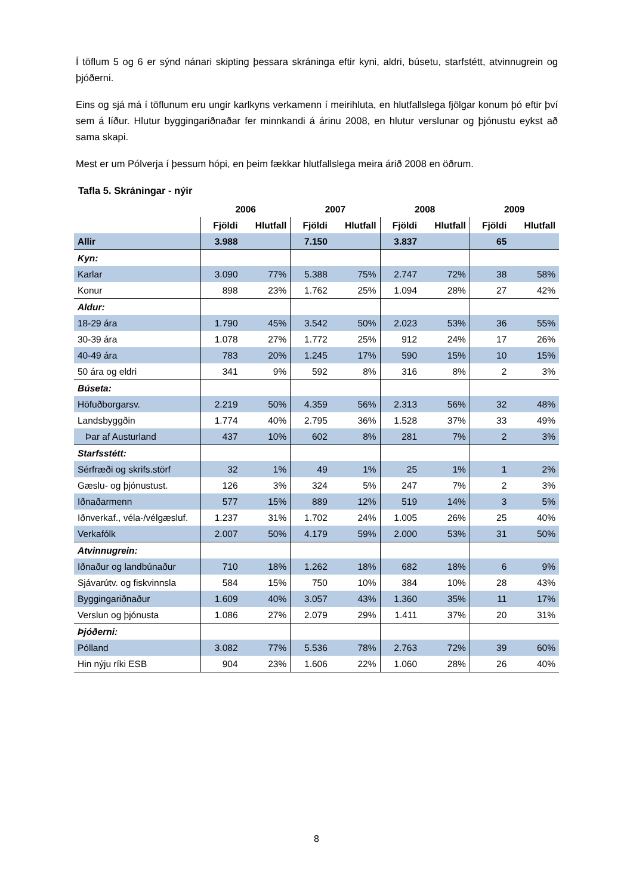Í töflum 5 og 6 er sýnd nánari skipting þessara skráninga eftir kyni, aldri, búsetu, starfstétt, atvinnugrein og þjóðerni.
Eins og sjá má í töflunum eru ungir karlkyns verkamenn í meirihluta, en hlutfallslega fjölgar konum þó eftir því sem á líður. Hlutur byggingariðnaðar fer minnkandi á árinu 2008, en hlutur verslunar og þjónustu eykst að sama skapi.
Mest er um Pólverja í þessum hópi, en þeim fækkar hlutfallslega meira árið 2008 en öðrum.
Tafla 5. Skráningar - nýir
| | 2006 | | 2007 | | 2008 | | 2009 | |
| --- | --- | --- | --- | --- | --- | --- | --- | --- |
| | Fjöldi | Hlutfall | Fjöldi | Hlutfall | Fjöldi | Hlutfall | Fjöldi | Hlutfall |
| Allir | 3.988 | | 7.150 | | 3.837 | | 65 | |
| Kyn: | | | | | | | | |
| Karlar | 3.090 | 77% | 5.388 | 75% | 2.747 | 72% | 38 | 58% |
| Konur | 898 | 23% | 1.762 | 25% | 1.094 | 28% | 27 | 42% |
| Aldur: | | | | | | | | |
| 18-29 ára | 1.790 | 45% | 3.542 | 50% | 2.023 | 53% | 36 | 55% |
| 30-39 ára | 1.078 | 27% | 1.772 | 25% | 912 | 24% | 17 | 26% |
| 40-49 ára | 783 | 20% | 1.245 | 17% | 590 | 15% | 10 | 15% |
| 50 ára og eldri | 341 | 9% | 592 | 8% | 316 | 8% | 2 | 3% |
| Búseta: | | | | | | | | |
| Höfuðborgarsv. | 2.219 | 50% | 4.359 | 56% | 2.313 | 56% | 32 | 48% |
| Landsbyggðin | 1.774 | 40% | 2.795 | 36% | 1.528 | 37% | 33 | 49% |
| Þar af Austurland | 437 | 10% | 602 | 8% | 281 | 7% | 2 | 3% |
| Starfsstétt: | | | | | | | | |
| Sérfræði og skrifs.störf | 32 | 1% | 49 | 1% | 25 | 1% | 1 | 2% |
| Gæslu- og þjónustust. | 126 | 3% | 324 | 5% | 247 | 7% | 2 | 3% |
| Iðnaðarmenn | 577 | 15% | 889 | 12% | 519 | 14% | 3 | 5% |
| Iðnverkaf., véla-/vélgæsluf. | 1.237 | 31% | 1.702 | 24% | 1.005 | 26% | 25 | 40% |
| Verkafólk | 2.007 | 50% | 4.179 | 59% | 2.000 | 53% | 31 | 50% |
| Atvinnugrein: | | | | | | | | |
| Iðnaður og landbúnaður | 710 | 18% | 1.262 | 18% | 682 | 18% | 6 | 9% |
| Sjávarútv. og fiskvinnsla | 584 | 15% | 750 | 10% | 384 | 10% | 28 | 43% |
| Byggingariðnaður | 1.609 | 40% | 3.057 | 43% | 1.360 | 35% | 11 | 17% |
| Verslun og þjónusta | 1.086 | 27% | 2.079 | 29% | 1.411 | 37% | 20 | 31% |
| Þjóðerni: | | | | | | | | |
| Pólland | 3.082 | 77% | 5.536 | 78% | 2.763 | 72% | 39 | 60% |
| Hin nýju ríki ESB | 904 | 23% | 1.606 | 22% | 1.060 | 28% | 26 | 40% |
8